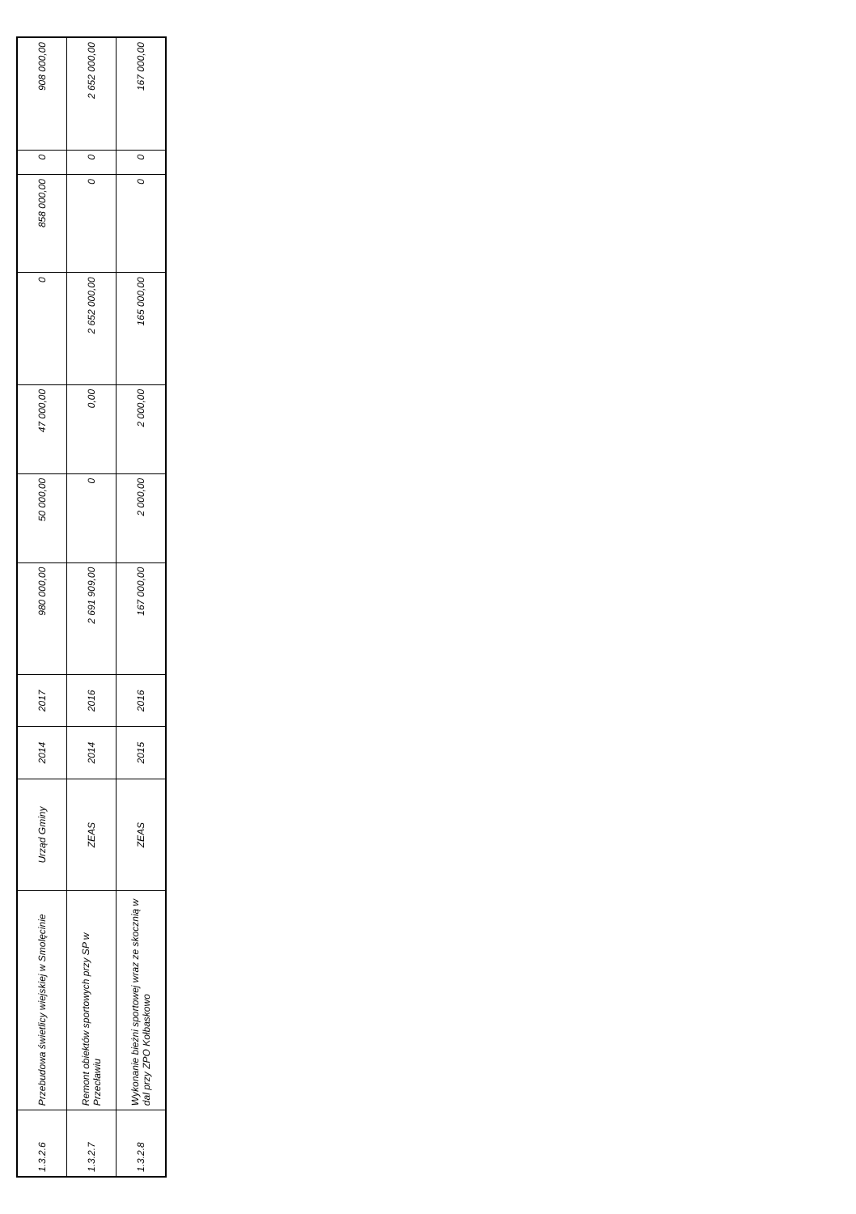| 1.3.2.6 | Przebudowa świetlicy wiejskiej w Smolęcinie | Urząd Gminy | 2014 | 2017 | 980 000,00 | 50 000,00 | 47 000,00 | 0 | 858 000,00 | 0 | 908 000,00 |
| 1.3.2.7 | Remont obiektów sportowych przy SP w Przecławiu | ZEAS | 2014 | 2016 | 2 691 909,00 | 0 | 0,00 | 2 652 000,00 | 0 | 0 | 2 652 000,00 |
| 1.3.2.8 | Wykonanie bieżni sportowej wraz ze skocznią w dal przy ZPO Kołbaskowo | ZEAS | 2015 | 2016 | 167 000,00 | 2 000,00 | 2 000,00 | 165 000,00 | 0 | 0 | 167 000,00 |